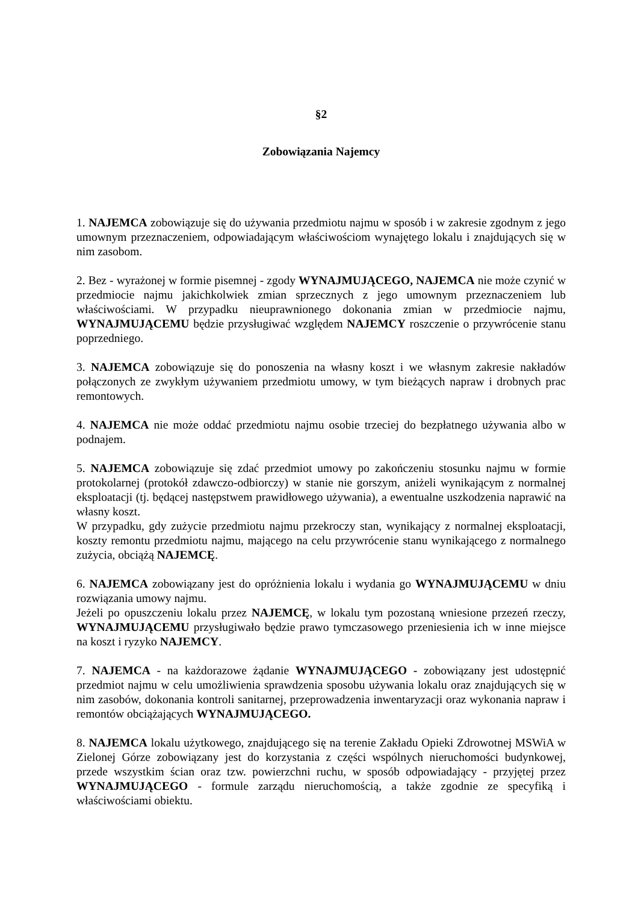§2
Zobowiązania Najemcy
1. NAJEMCA zobowiązuje się do używania przedmiotu najmu w sposób i w zakresie zgodnym z jego umownym przeznaczeniem, odpowiadającym właściwościom wynajętego lokalu i znajdujących się w nim zasobom.
2. Bez - wyrażonej w formie pisemnej - zgody WYNAJMUJĄCEGO, NAJEMCA nie może czynić w przedmiocie najmu jakichkolwiek zmian sprzecznych z jego umownym przeznaczeniem lub właściwościami. W przypadku nieuprawnionego dokonania zmian w przedmiocie najmu, WYNAJMUJĄCEMU będzie przysługiwać względem NAJEMCY roszczenie o przywrócenie stanu poprzedniego.
3. NAJEMCA zobowiązuje się do ponoszenia na własny koszt i we własnym zakresie nakładów połączonych ze zwykłym używaniem przedmiotu umowy, w tym bieżących napraw i drobnych prac remontowych.
4. NAJEMCA nie może oddać przedmiotu najmu osobie trzeciej do bezpłatnego używania albo w podnajem.
5. NAJEMCA zobowiązuje się zdać przedmiot umowy po zakończeniu stosunku najmu w formie protokolarnej (protokół zdawczo-odbiorczy) w stanie nie gorszym, aniżeli wynikającym z normalnej eksploatacji (tj. będącej następstwem prawidłowego używania), a ewentualne uszkodzenia naprawić na własny koszt.
W przypadku, gdy zużycie przedmiotu najmu przekroczy stan, wynikający z normalnej eksploatacji, koszty remontu przedmiotu najmu, mającego na celu przywrócenie stanu wynikającego z normalnego zużycia, obciążą NAJEMCĘ.
6. NAJEMCA zobowiązany jest do opróżnienia lokalu i wydania go WYNAJMUJĄCEMU w dniu rozwiązania umowy najmu.
Jeżeli po opuszczeniu lokalu przez NAJEMCĘ, w lokalu tym pozostaną wniesione przezeń rzeczy, WYNAJMUJĄCEMU przysługiwało będzie prawo tymczasowego przeniesienia ich w inne miejsce na koszt i ryzyko NAJEMCY.
7. NAJEMCA - na każdorazowe żądanie WYNAJMUJĄCEGO - zobowiązany jest udostępnić przedmiot najmu w celu umożliwienia sprawdzenia sposobu używania lokalu oraz znajdujących się w nim zasobów, dokonania kontroli sanitarnej, przeprowadzenia inwentaryzacji oraz wykonania napraw i remontów obciążających WYNAJMUJĄCEGO.
8. NAJEMCA lokalu użytkowego, znajdującego się na terenie Zakładu Opieki Zdrowotnej MSWiA w Zielonej Górze zobowiązany jest do korzystania z części wspólnych nieruchomości budynkowej, przede wszystkim ścian oraz tzw. powierzchni ruchu, w sposób odpowiadający - przyjętej przez WYNAJMUJĄCEGO - formule zarządu nieruchomością, a także zgodnie ze specyfiką i właściwościami obiektu.